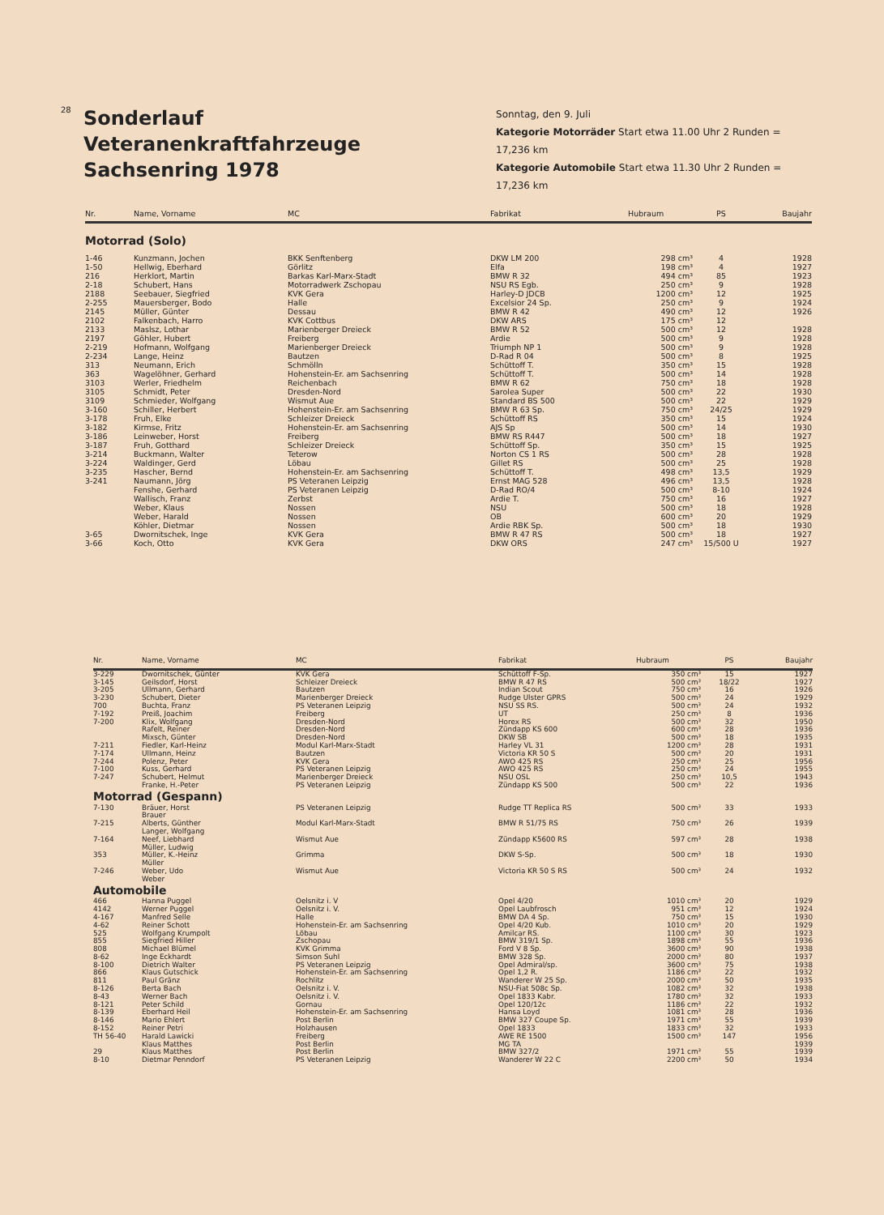28
Sonderlauf
Veteranenkraftfahrzeuge
Sachsenring 1978
Sonntag, den 9. Juli
Kategorie Motorräder Start etwa 11.00 Uhr 2 Runden = 17,236 km
Kategorie Automobile Start etwa 11.30 Uhr 2 Runden = 17,236 km
| Nr. | Name, Vorname | MC | Fabrikat | Hubraum | PS | Baujahr |
| --- | --- | --- | --- | --- | --- | --- |
| Motorrad (Solo) | | | | | | |
| 1-46 | Kunzmann, Jochen | BKK Senftenberg | DKW LM 200 | 298 cm³ | 4 | 1928 |
| 1-50 | Hellwig, Eberhard | Görlitz | Elfa | 198 cm³ | 4 | 1927 |
| 216 | Herklort, Martin | Barkas Karl-Marx-Stadt | BMW R 32 | 494 cm³ | 85 | 1923 |
| 2-18 | Schubert, Hans | Motorradwerk Zschopau | NSU RS Egb. | 250 cm³ | 9 | 1928 |
| 2188 | Seebauer, Siegfried | KVK Gera | Harley-D JDCB | 1200 cm³ | 12 | 1925 |
| 2-255 | Mauersberger, Bodo | Halle | Excelsior 24 Sp. | 250 cm³ | 9 | 1924 |
| 2145 | Müller, Günter | Dessau | BMW R 42 | 490 cm³ | 12 | 1926 |
| 2102 | Falkenbach, Harro | KVK Cottbus | DKW ARS | 175 cm³ | 12 | |
| 2133 | Maslsz, Lothar | Marienberger Dreieck | BMW R 52 | 500 cm³ | 12 | 1928 |
| 2197 | Göhler, Hubert | Freiberg | Ardie | 500 cm³ | 9 | 1928 |
| 2-219 | Hofmann, Wolfgang | Marienberger Dreieck | Triumph NP 1 | 500 cm³ | 9 | 1928 |
| 2-234 | Lange, Heinz | Bautzen | D-Rad R 04 | 500 cm³ | 8 | 1925 |
| 313 | Neumann, Erich | Schmölln | Schüttoff T. | 350 cm³ | 15 | 1928 |
| 363 | Wagelöhner, Gerhard | Hohenstein-Er. am Sachsenring | Schüttoff T. | 500 cm³ | 14 | 1928 |
| 3103 | Werler, Friedhelm | Reichenbach | BMW R 62 | 750 cm³ | 18 | 1928 |
| 3105 | Schmidt, Peter | Dresden-Nord | Sarolea Super | 500 cm³ | 22 | 1930 |
| 3109 | Schmieder, Wolfgang | Wismut Aue | Standard BS 500 | 500 cm³ | 22 | 1929 |
| 3-160 | Schiller, Herbert | Hohenstein-Er. am Sachsenring | BMW R 63 Sp. | 750 cm³ | 24/25 | 1929 |
| 3-178 | Fruh, Elke | Schleizer Dreieck | Schüttoff RS | 350 cm³ | 15 | 1924 |
| 3-182 | Kirmse, Fritz | Hohenstein-Er. am Sachsenring | AJS Sp | 500 cm³ | 14 | 1930 |
| 3-186 | Leinweber, Horst | Freiberg | BMW RS R447 | 500 cm³ | 18 | 1927 |
| 3-187 | Fruh, Gotthard | Schleizer Dreieck | Schüttoff Sp. | 350 cm³ | 15 | 1925 |
| 3-214 | Buckmann, Walter | Teterow | Norton CS 1 RS | 500 cm³ | 28 | 1928 |
| 3-224 | Waldinger, Gerd | Löbau | Gillet RS | 500 cm³ | 25 | 1928 |
| 3-235 | Hascher, Bernd | Hohenstein-Er. am Sachsenring | Schüttoff T. | 498 cm³ | 13,5 | 1929 |
| 3-241 | Naumann, Jörg | PS Veteranen Leipzig | Ernst MAG 528 | 496 cm³ | 13,5 | 1928 |
| | Fenshe, Gerhard | PS Veteranen Leipzig | D-Rad RO/4 | 500 cm³ | 8-10 | 1924 |
| | Wallisch, Franz | Zerbst | Ardie T. | 750 cm³ | 16 | 1927 |
| | Weber, Klaus | Nossen | NSU | 500 cm³ | 18 | 1928 |
| | Weber, Harald | Nossen | OB | 600 cm³ | 20 | 1929 |
| | Köhler, Dietmar | Nossen | Ardie RBK Sp. | 500 cm³ | 18 | 1930 |
| 3-65 | Dwornitschek, Inge | KVK Gera | BMW R 47 RS | 500 cm³ | 18 | 1927 |
| 3-66 | Koch, Otto | KVK Gera | DKW ORS | 247 cm³ | 15/500 U | 1927 |
| Nr. | Name, Vorname | MC | Fabrikat | Hubraum | PS | Baujahr |
| --- | --- | --- | --- | --- | --- | --- |
| 3-229 | Dwornitschek, Günter | KVK Gera | Schüttoff F-Sp. | 350 cm³ | 15 | 1927 |
| 3-145 | Geilsdorf, Horst | Schleizer Dreieck | BMW R 47 RS | 500 cm³ | 18/22 | 1927 |
| 3-205 | Ullmann, Gerhard | Bautzen | Indian Scout | 750 cm³ | 16 | 1926 |
| 3-230 | Schubert, Dieter | Marienberger Dreieck | Rudge Ulster GPRS | 500 cm³ | 24 | 1929 |
| 700 | Buchta, Franz | PS Veteranen Leipzig | NSU SS RS. | 500 cm³ | 24 | 1932 |
| 7-192 | Preiß, Joachim | Freiberg | UT | 250 cm³ | 8 | 1936 |
| 7-200 | Klix, Wolfgang | Dresden-Nord | Horex RS | 500 cm³ | 32 | 1950 |
| | Rafelt, Reiner | Dresden-Nord | Zündapp KS 600 | 600 cm³ | 28 | 1936 |
| | Mixsch, Günter | Dresden-Nord | DKW SB | 500 cm³ | 18 | 1935 |
| 7-211 | Fiedler, Karl-Heinz | Modul Karl-Marx-Stadt | Harley VL 31 | 1200 cm³ | 28 | 1931 |
| 7-174 | Ullmann, Heinz | Bautzen | Victoria KR 50 S | 500 cm³ | 20 | 1931 |
| 7-244 | Polenz, Peter | KVK Gera | AWO 425 RS | 250 cm³ | 25 | 1956 |
| 7-100 | Kuss, Gerhard | PS Veteranen Leipzig | AWO 425 RS | 250 cm³ | 24 | 1955 |
| 7-247 | Schubert, Helmut | Marienberger Dreieck | NSU OSL | 250 cm³ | 10,5 | 1943 |
| | Franke, H.-Peter | PS Veteranen Leipzig | Zündapp KS 500 | 500 cm³ | 22 | 1936 |
| Motorrad (Gespann) | | | | | | |
| 7-130 | Bräuer, Horst Brauer | PS Veteranen Leipzig | Rudge TT Replica RS | 500 cm³ | 33 | 1933 |
| 7-215 | Alberts, Günther Langer, Wolfgang | Modul Karl-Marx-Stadt | BMW R 51/75 RS | 750 cm³ | 26 | 1939 |
| 7-164 | Neef, Liebhard Müller, Ludwig | Wismut Aue | Zündapp K5600 RS | 597 cm³ | 28 | 1938 |
| 353 | Müller, K.-Heinz Müller | Grimma | DKW S-Sp. | 500 cm³ | 18 | 1930 |
| 7-246 | Weber, Udo Weber | Wismut Aue | Victoria KR 50 S RS | 500 cm³ | 24 | 1932 |
| Automobile | | | | | | |
| 466 | Hanna Puggel | Oelsnitz i. V | Opel 4/20 | 1010 cm³ | 20 | 1929 |
| 4142 | Werner Puggel | Oelsnitz i. V. | Opel Laubfrosch | 951 cm³ | 12 | 1924 |
| 4-167 | Manfred Selle | Halle | BMW DA 4 Sp. | 750 cm³ | 15 | 1930 |
| 4-62 | Reiner Schott | Hohenstein-Er. am Sachsenring | Opel 4/20 Kub. | 1010 cm³ | 20 | 1929 |
| 525 | Wolfgang Krumpolt | Löbau | Amilcar RS. | 1100 cm³ | 30 | 1923 |
| 855 | Siegfried Hiller | Zschopau | BMW 319/1 Sp. | 1898 cm³ | 55 | 1936 |
| 808 | Michael Blümel | KVK Grimma | Ford V 8 Sp. | 3600 cm³ | 90 | 1938 |
| 8-62 | Inge Eckhardt | Simson Suhl | BMW 328 Sp. | 2000 cm³ | 80 | 1937 |
| 8-100 | Dietrich Walter | PS Veteranen Leipzig | Opel Admiral/sp. | 3600 cm³ | 75 | 1938 |
| 866 | Klaus Gutschick | Hohenstein-Er. am Sachsenring | Opel 1,2 R. | 1186 cm³ | 22 | 1932 |
| 811 | Paul Gränz | Rochlitz | Wanderer W 25 Sp. | 2000 cm³ | 50 | 1935 |
| 8-126 | Berta Bach | Oelsnitz i. V. | NSU-Fiat 508c Sp. | 1082 cm³ | 32 | 1938 |
| 8-43 | Werner Bach | Oelsnitz i. V. | Opel 1833 Kabr. | 1780 cm³ | 32 | 1933 |
| 8-121 | Peter Schild | Gornau | Opel 120/12c | 1186 cm³ | 22 | 1932 |
| 8-139 | Eberhard Heil | Hohenstein-Er. am Sachsenring | Hansa Loyd | 1081 cm³ | 28 | 1936 |
| 8-146 | Mario Ehlert | Post Berlin | BMW 327 Coupe Sp. | 1971 cm³ | 55 | 1939 |
| 8-152 | Reiner Petri | Holzhausen | Opel 1833 | 1833 cm³ | 32 | 1933 |
| TH 56-40 | Harald Lawicki | Freiberg | AWE RE 1500 | 1500 cm³ | 147 | 1956 |
| | Klaus Matthes | Post Berlin | MG TA | | | 1939 |
| 29 | Klaus Matthes | Post Berlin | BMW 327/2 | 1971 cm³ | 55 | 1939 |
| 8-10 | Dietmar Penndorf | PS Veteranen Leipzig | Wanderer W 22 C | 2200 cm³ | 50 | 1934 |